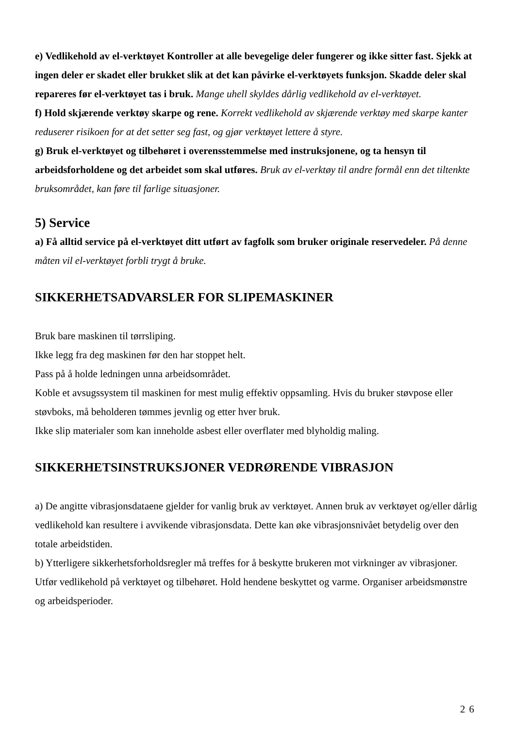e) Vedlikehold av el-verktøyet Kontroller at alle bevegelige deler fungerer og ikke sitter fast. Sjekk at ingen deler er skadet eller brukket slik at det kan påvirke el-verktøyets funksjon. Skadde deler skal repareres før el-verktøyet tas i bruk. Mange uhell skyldes dårlig vedlikehold av el-verktøyet.
f) Hold skjærende verktøy skarpe og rene. Korrekt vedlikehold av skjærende verktøy med skarpe kanter reduserer risikoen for at det setter seg fast, og gjør verktøyet lettere å styre.
g) Bruk el-verktøyet og tilbehøret i overensstemmelse med instruksjonene, og ta hensyn til arbeidsforholdene og det arbeidet som skal utføres. Bruk av el-verktøy til andre formål enn det tiltenkte bruksområdet, kan føre til farlige situasjoner.
5) Service
a) Få alltid service på el-verktøyet ditt utført av fagfolk som bruker originale reservedeler. På denne måten vil el-verktøyet forbli trygt å bruke.
SIKKERHETSADVARSLER FOR SLIPEMASKINER
Bruk bare maskinen til tørrsliping.
Ikke legg fra deg maskinen før den har stoppet helt.
Pass på å holde ledningen unna arbeidsområdet.
Koble et avsugssystem til maskinen for mest mulig effektiv oppsamling. Hvis du bruker støvpose eller støvboks, må beholderen tømmes jevnlig og etter hver bruk.
Ikke slip materialer som kan inneholde asbest eller overflater med blyholdig maling.
SIKKERHETSINSTRUKSJONER VEDRØRENDE VIBRASJON
a) De angitte vibrasjonsdataene gjelder for vanlig bruk av verktøyet. Annen bruk av verktøyet og/eller dårlig vedlikehold kan resultere i avvikende vibrasjonsdata. Dette kan øke vibrasjonsnivået betydelig over den totale arbeidstiden.
b) Ytterligere sikkerhetsforholdsregler må treffes for å beskytte brukeren mot virkninger av vibrasjoner. Utfør vedlikehold på verktøyet og tilbehøret. Hold hendene beskyttet og varme. Organiser arbeidsmønstre og arbeidsperioder.
26